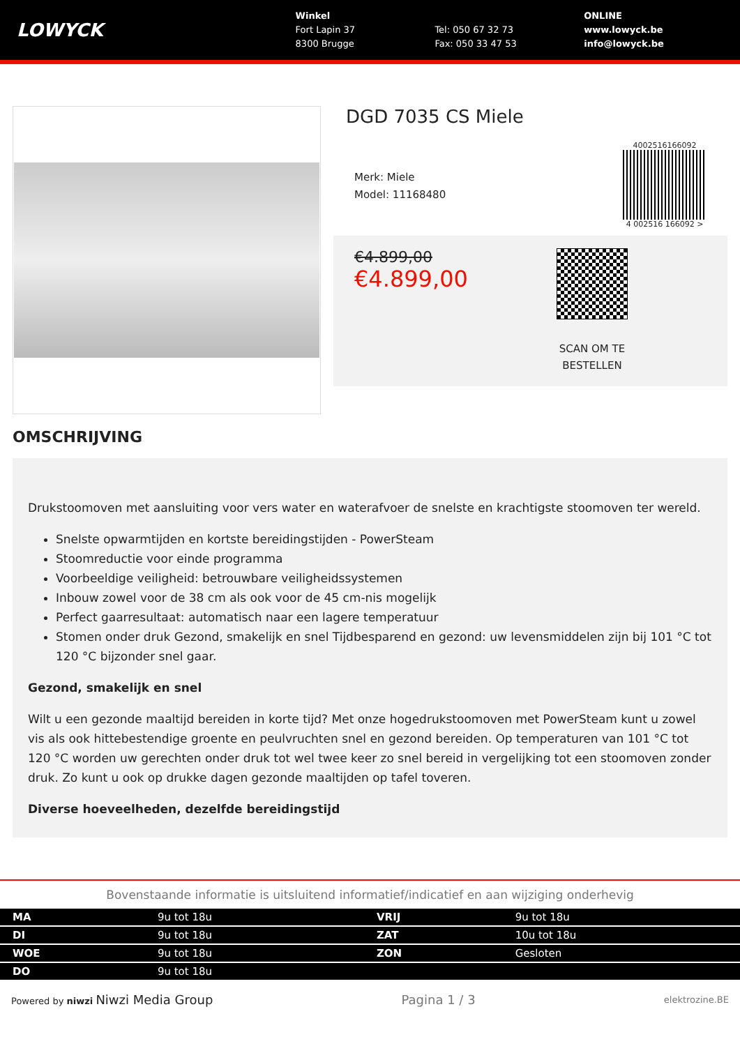LOWYCK
Winkel
Fort Lapin 37
8300 Brugge
Tel: 050 67 32 73
Fax: 050 33 47 53
ONLINE
www.lowyck.be
info@lowyck.be
DGD 7035 CS Miele
Merk: Miele
Model: 11168480
4002516166092
4 002516 166092 >
€4.899,00
€4.899,00
SCAN OM TE
BESTELLEN
OMSCHRIJVING
Drukstoomoven met aansluiting voor vers water en waterafvoer de snelste en krachtigste stoomoven ter wereld.
Snelste opwarmtijden en kortste bereidingstijden - PowerSteam
Stoomreductie voor einde programma
Voorbeeldige veiligheid: betrouwbare veiligheidssystemen
Inbouw zowel voor de 38 cm als ook voor de 45 cm-nis mogelijk
Perfect gaarresultaat: automatisch naar een lagere temperatuur
Stomen onder druk Gezond, smakelijk en snel Tijdbesparend en gezond: uw levensmiddelen zijn bij 101 °C tot 120 °C bijzonder snel gaar.
Gezond, smakelijk en snel
Wilt u een gezonde maaltijd bereiden in korte tijd? Met onze hogedrukstoomoven met PowerSteam kunt u zowel vis als ook hittebestendige groente en peulvruchten snel en gezond bereiden. Op temperaturen van 101 °C tot 120 °C worden uw gerechten onder druk tot wel twee keer zo snel bereid in vergelijking tot een stoomoven zonder druk. Zo kunt u ook op drukke dagen gezonde maaltijden op tafel toveren.
Diverse hoeveelheden, dezelfde bereidingstijd
Bovenstaande informatie is uitsluitend informatief/indicatief en aan wijziging onderhevig
| MA | 9u tot 18u | VRIJ | 9u tot 18u |
| DI | 9u tot 18u | ZAT | 10u tot 18u |
| WOE | 9u tot 18u | ZON | Gesloten |
| DO | 9u tot 18u | | |
Powered by niwzi Niwzi Media Group Pagina 1 / 3 elektrozine.BE